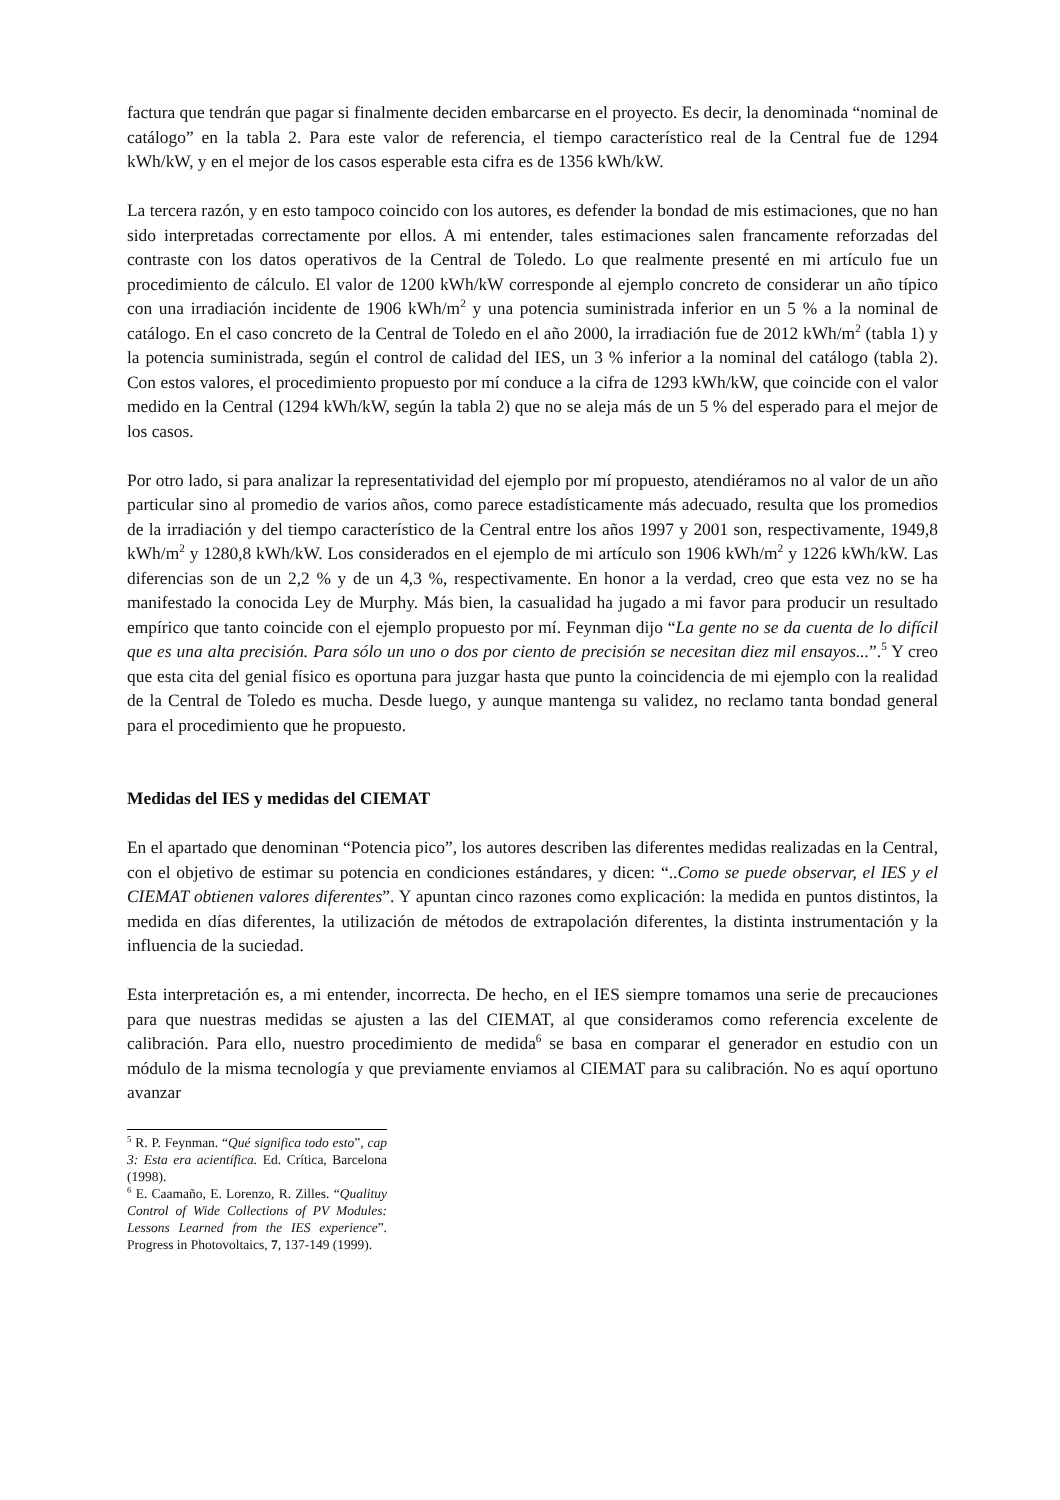factura que tendrán que pagar si finalmente deciden embarcarse en el proyecto. Es decir, la denominada “nominal de catálogo” en la tabla 2. Para este valor de referencia, el tiempo característico real de la Central fue de 1294 kWh/kW, y en el mejor de los casos esperable esta cifra es de 1356 kWh/kW.
La tercera razón, y en esto tampoco coincido con los autores, es defender la bondad de mis estimaciones, que no han sido interpretadas correctamente por ellos. A mi entender, tales estimaciones salen francamente reforzadas del contraste con los datos operativos de la Central de Toledo. Lo que realmente presenté en mi artículo fue un procedimiento de cálculo. El valor de 1200 kWh/kW corresponde al ejemplo concreto de considerar un año típico con una irradiación incidente de 1906 kWh/m<sup>2</sup> y una potencia suministrada inferior en un 5 % a la nominal de catálogo. En el caso concreto de la Central de Toledo en el año 2000, la irradiación fue de 2012 kWh/m<sup>2</sup> (tabla 1) y la potencia suministrada, según el control de calidad del IES, un 3 % inferior a la nominal del catálogo (tabla 2). Con estos valores, el procedimiento propuesto por mí conduce a la cifra de 1293 kWh/kW, que coincide con el valor medido en la Central (1294 kWh/kW, según la tabla 2) que no se aleja más de un 5 % del esperado para el mejor de los casos.
Por otro lado, si para analizar la representatividad del ejemplo por mí propuesto, atendiéramos no al valor de un año particular sino al promedio de varios años, como parece estadísticamente más adecuado, resulta que los promedios de la irradiación y del tiempo característico de la Central entre los años 1997 y 2001 son, respectivamente, 1949,8 kWh/m<sup>2</sup> y 1280,8 kWh/kW. Los considerados en el ejemplo de mi artículo son 1906 kWh/m<sup>2</sup> y 1226 kWh/kW. Las diferencias son de un 2,2 % y de un 4,3 %, respectivamente. En honor a la verdad, creo que esta vez no se ha manifestado la conocida Ley de Murphy. Más bien, la casualidad ha jugado a mi favor para producir un resultado empírico que tanto coincide con el ejemplo propuesto por mí. Feynman dijo “La gente no se da cuenta de lo difícil que es una alta precisión. Para sólo un uno o dos por ciento de precisión se necesitan diez mil ensayos...”.<sup>5</sup> Y creo que esta cita del genial físico es oportuna para juzgar hasta que punto la coincidencia de mi ejemplo con la realidad de la Central de Toledo es mucha. Desde luego, y aunque mantenga su validez, no reclamo tanta bondad general para el procedimiento que he propuesto.
Medidas del IES y medidas del CIEMAT
En el apartado que denominan “Potencia pico”, los autores describen las diferentes medidas realizadas en la Central, con el objetivo de estimar su potencia en condiciones estándares, y dicen: “..Como se puede observar, el IES y el CIEMAT obtienen valores diferentes”. Y apuntan cinco razones como explicación: la medida en puntos distintos, la medida en días diferentes, la utilización de métodos de extrapolación diferentes, la distinta instrumentación y la influencia de la suciedad.
Esta interpretación es, a mi entender, incorrecta. De hecho, en el IES siempre tomamos una serie de precauciones para que nuestras medidas se ajusten a las del CIEMAT, al que consideramos como referencia excelente de calibración. Para ello, nuestro procedimiento de medida<sup>6</sup> se basa en comparar el generador en estudio con un módulo de la misma tecnología y que previamente enviamos al CIEMAT para su calibración. No es aquí oportuno avanzar
<sup>5</sup> R. P. Feynman. “Qué significa todo esto”, cap 3: Esta era acientífica. Ed. Crítica, Barcelona (1998).
<sup>6</sup> E. Caamaño, E. Lorenzo, R. Zilles. “Qualituy Control of Wide Collections of PV Modules: Lessons Learned from the IES experience”. Progress in Photovoltaics, 7, 137-149 (1999).